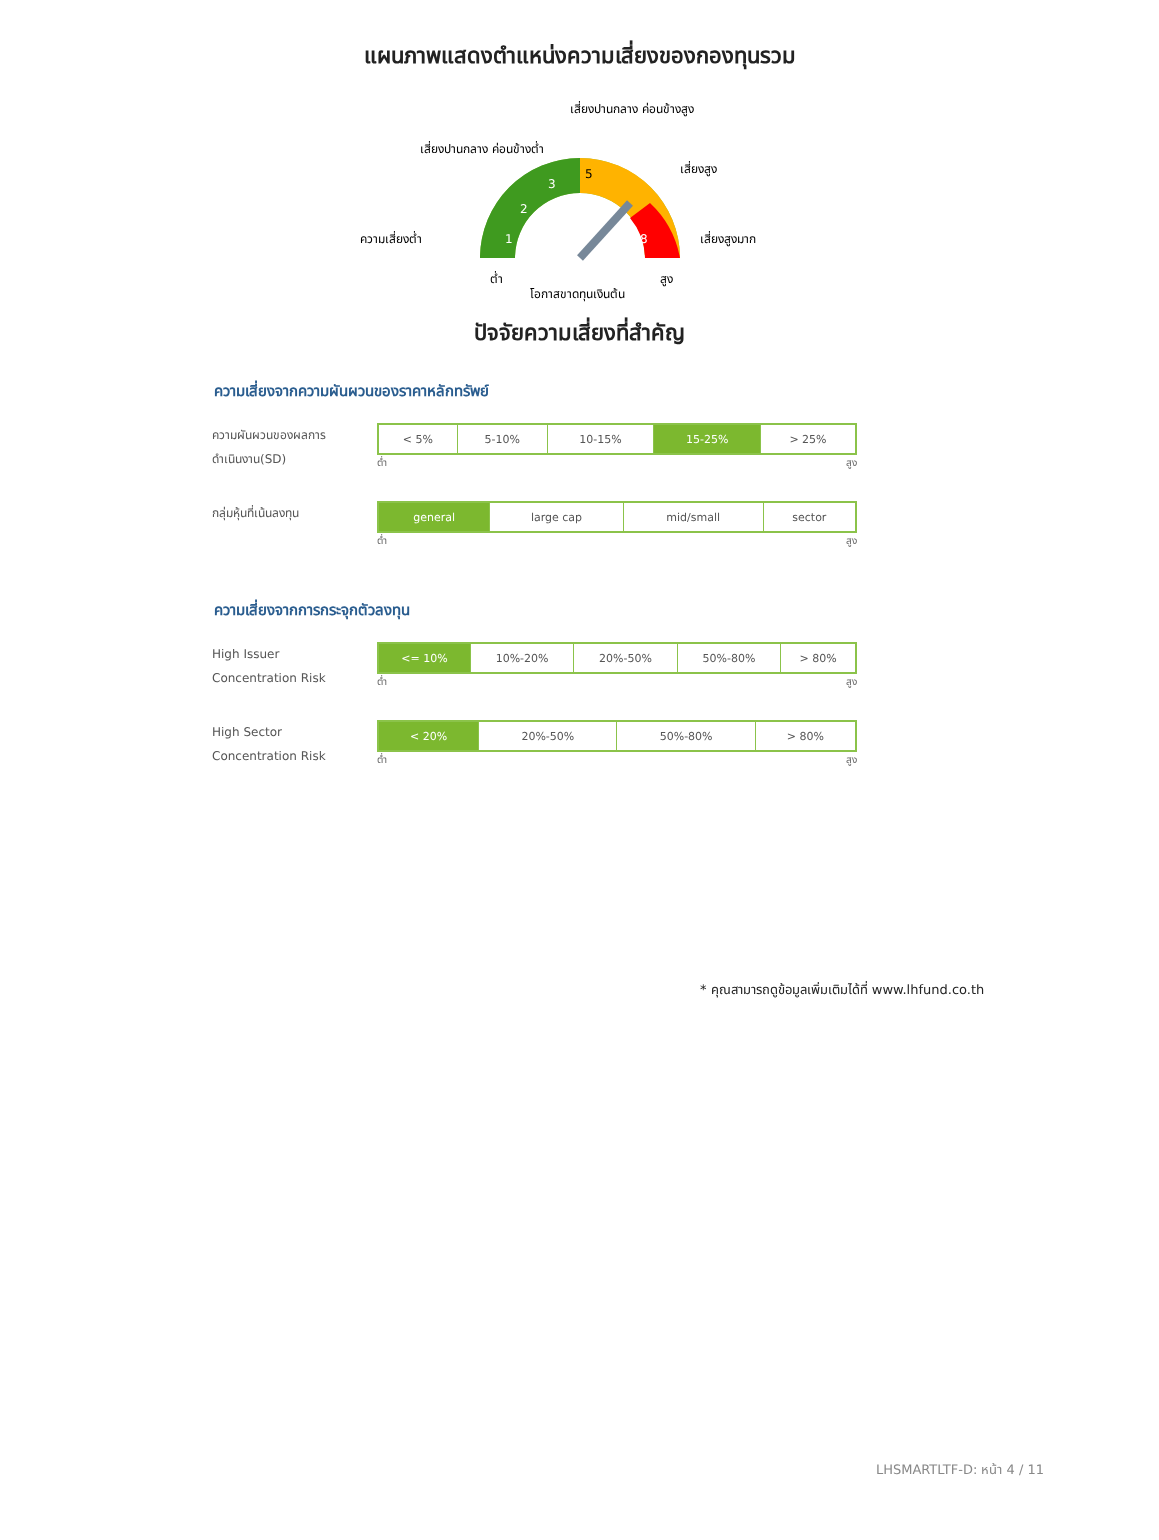แผนภาพแสดงตำแหน่งความเสี่ยงของกองทุนรวม
1
2
3
5
8
เสี่ยงปานกลาง ค่อนข้างต่ำ
เสี่ยงปานกลาง ค่อนข้างสูง
เสี่ยงสูง
ความเสี่ยงต่ำ
เสี่ยงสูงมาก
ต่ำ
สูง
โอกาสขาดทุนเงินต้น
ปัจจัยความเสี่ยงที่สำคัญ
ความเสี่ยงจากความผันผวนของราคาหลักทรัพย์
ความผันผวนของผลการ
ดำเนินงาน(SD)
| < 5% | 5-10% | 10-15% | 15-25% | > 25% |
ต่ำ สูง
กลุ่มหุ้นที่เน้นลงทุน
| general | large cap | mid/small | sector |
ต่ำ สูง
ความเสี่ยงจากการกระจุกตัวลงทุน
High Issuer
Concentration Risk
| <= 10% | 10%-20% | 20%-50% | 50%-80% | > 80% |
ต่ำ สูง
High Sector
Concentration Risk
| < 20% | 20%-50% | 50%-80% | > 80% |
ต่ำ สูง
* คุณสามารถดูข้อมูลเพิ่มเติมได้ที่ www.lhfund.co.th
LHSMARTLTF-D: หน้า 4 / 11